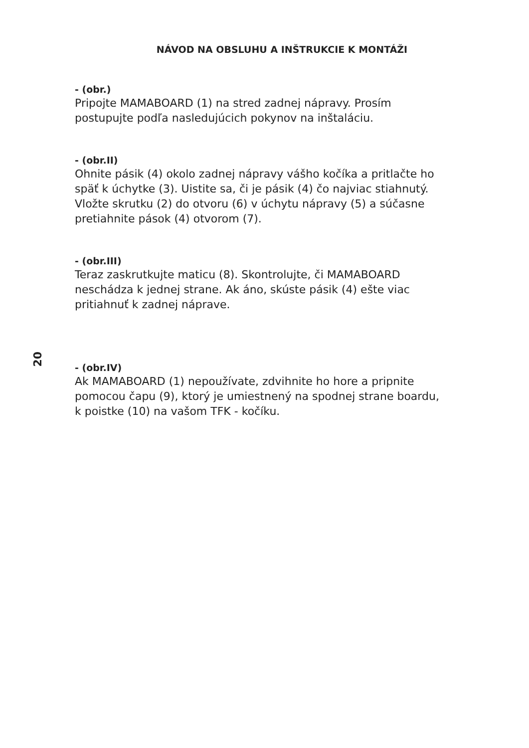NÁVOD NA OBSLUHU A INŠTRUKCIE K MONTÁŽI
20
- (obr.)
Pripojte MAMABOARD (1) na stred zadnej nápravy. Prosím
postupujte podľa nasledujúcich pokynov na inštaláciu.
- (obr.II)
Ohnite pásik (4) okolo zadnej nápravy vášho kočíka a pritlačte ho
späť k úchytke (3). Uistite sa, či je pásik (4) čo najviac stiahnutý.
Vložte skrutku (2) do otvoru (6) v úchytu nápravy (5) a súčasne
pretiahnite pások (4) otvorom (7).
- (obr.III)
Teraz zaskrutkujte maticu (8). Skontrolujte, či MAMABOARD
neschádza k jednej strane. Ak áno, skúste pásik (4) ešte viac
pritiahnuť k zadnej náprave.
- (obr.IV)
Ak MAMABOARD (1) nepoužívate, zdvihnite ho hore a pripnite
pomocou čapu (9), ktorý je umiestnený na spodnej strane boardu,
k poistke (10) na vašom TFK - kočíku.